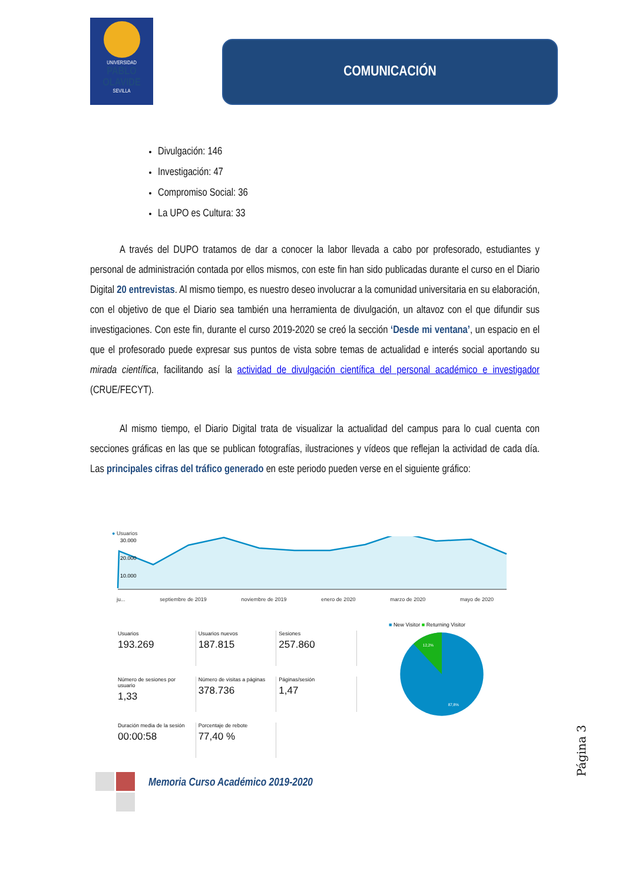UNIVERSIDAD
PABLO
OLAVIDE
SEVILLA
COMUNICACIÓN
Divulgación: 146
Investigación: 47
Compromiso Social: 36
La UPO es Cultura: 33
A través del DUPO tratamos de dar a conocer la labor llevada a cabo por profesorado, estudiantes y personal de administración contada por ellos mismos, con este fin han sido publicadas durante el curso en el Diario Digital 20 entrevistas. Al mismo tiempo, es nuestro deseo involucrar a la comunidad universitaria en su elaboración, con el objetivo de que el Diario sea también una herramienta de divulgación, un altavoz con el que difundir sus investigaciones. Con este fin, durante el curso 2019-2020 se creó la sección ‘Desde mi ventana’, un espacio en el que el profesorado puede expresar sus puntos de vista sobre temas de actualidad e interés social aportando su mirada científica, facilitando así la actividad de divulgación científica del personal académico e investigador (CRUE/FECYT).
Al mismo tiempo, el Diario Digital trata de visualizar la actualidad del campus para lo cual cuenta con secciones gráficas en las que se publican fotografías, ilustraciones y vídeos que reflejan la actividad de cada día. Las principales cifras del tráfico generado en este periodo pueden verse en el siguiente gráfico:
● Usuarios
30.000
20.000
10.000
ju... septiembre de 2019 noviembre de 2019 enero de 2020 marzo de 2020 mayo de 2020
Usuarios
193.269
Usuarios nuevos
187.815
Sesiones
257.860
Número de sesiones por usuario
1,33
Número de visitas a páginas
378.736
Páginas/sesión
1,47
Duración media de la sesión
00:00:58
Porcentaje de rebote
77,40 %
■ New Visitor ■ Returning Visitor
12,2%
87,8%
Memoria Curso Académico 2019-2020
Página 3